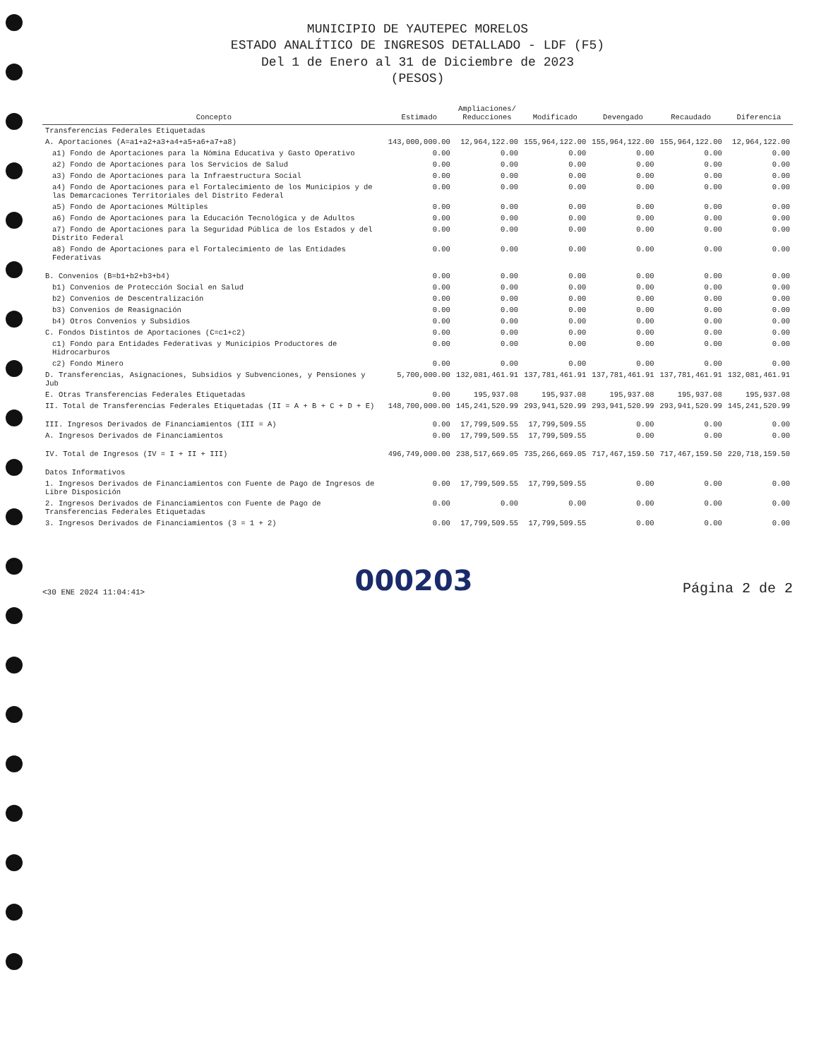MUNICIPIO DE YAUTEPEC MORELOS
ESTADO ANALÍTICO DE INGRESOS DETALLADO - LDF (F5)
Del 1 de Enero al 31 de Diciembre de 2023
(PESOS)
| Concepto | Estimado | Ampliaciones/ Reducciones | Modificado | Devengado | Recaudado | Diferencia |
| --- | --- | --- | --- | --- | --- | --- |
| Transferencias Federales Etiquetadas | | | | | | |
| A. Aportaciones (A=a1+a2+a3+a4+a5+a6+a7+a8) | 143,000,000.00 | 12,964,122.00 | 155,964,122.00 | 155,964,122.00 | 155,964,122.00 | 12,964,122.00 |
| a1) Fondo de Aportaciones para la Nómina Educativa y Gasto Operativo | 0.00 | 0.00 | 0.00 | 0.00 | 0.00 | 0.00 |
| a2) Fondo de Aportaciones para los Servicios de Salud | 0.00 | 0.00 | 0.00 | 0.00 | 0.00 | 0.00 |
| a3) Fondo de Aportaciones para la Infraestructura Social | 0.00 | 0.00 | 0.00 | 0.00 | 0.00 | 0.00 |
| a4) Fondo de Aportaciones para el Fortalecimiento de los Municipios y de las Demarcaciones Territoriales del Distrito Federal | 0.00 | 0.00 | 0.00 | 0.00 | 0.00 | 0.00 |
| a5) Fondo de Aportaciones Múltiples | 0.00 | 0.00 | 0.00 | 0.00 | 0.00 | 0.00 |
| a6) Fondo de Aportaciones para la Educación Tecnológica y de Adultos | 0.00 | 0.00 | 0.00 | 0.00 | 0.00 | 0.00 |
| a7) Fondo de Aportaciones para la Seguridad Pública de los Estados y del Distrito Federal | 0.00 | 0.00 | 0.00 | 0.00 | 0.00 | 0.00 |
| a8) Fondo de Aportaciones para el Fortalecimiento de las Entidades Federativas | 0.00 | 0.00 | 0.00 | 0.00 | 0.00 | 0.00 |
| B. Convenios (B=b1+b2+b3+b4) | 0.00 | 0.00 | 0.00 | 0.00 | 0.00 | 0.00 |
| b1) Convenios de Protección Social en Salud | 0.00 | 0.00 | 0.00 | 0.00 | 0.00 | 0.00 |
| b2) Convenios de Descentralización | 0.00 | 0.00 | 0.00 | 0.00 | 0.00 | 0.00 |
| b3) Convenios de Reasignación | 0.00 | 0.00 | 0.00 | 0.00 | 0.00 | 0.00 |
| b4) Otros Convenios y Subsidios | 0.00 | 0.00 | 0.00 | 0.00 | 0.00 | 0.00 |
| C. Fondos Distintos de Aportaciones (C=c1+c2) | 0.00 | 0.00 | 0.00 | 0.00 | 0.00 | 0.00 |
| c1) Fondo para Entidades Federativas y Municipios Productores de Hidrocarburos | 0.00 | 0.00 | 0.00 | 0.00 | 0.00 | 0.00 |
| c2) Fondo Minero | 0.00 | 0.00 | 0.00 | 0.00 | 0.00 | 0.00 |
| D. Transferencias, Asignaciones, Subsidios y Subvenciones, y Pensiones y Jub | 5,700,000.00 | 132,081,461.91 | 137,781,461.91 | 137,781,461.91 | 137,781,461.91 | 132,081,461.91 |
| E. Otras Transferencias Federales Etiquetadas | 0.00 | 195,937.08 | 195,937.08 | 195,937.08 | 195,937.08 | 195,937.08 |
| II. Total de Transferencias Federales Etiquetadas (II = A + B + C + D + E) | 148,700,000.00 | 145,241,520.99 | 293,941,520.99 | 293,941,520.99 | 293,941,520.99 | 145,241,520.99 |
| III. Ingresos Derivados de Financiamientos (III = A) | 0.00 | 17,799,509.55 | 17,799,509.55 | 0.00 | 0.00 | 0.00 |
| A. Ingresos Derivados de Financiamientos | 0.00 | 17,799,509.55 | 17,799,509.55 | 0.00 | 0.00 | 0.00 |
| IV. Total de Ingresos (IV = I + II + III) | 496,749,000.00 | 238,517,669.05 | 735,266,669.05 | 717,467,159.50 | 717,467,159.50 | 220,718,159.50 |
| Datos Informativos | | | | | | |
| 1. Ingresos Derivados de Financiamientos con Fuente de Pago de Ingresos de Libre Disposición | 0.00 | 17,799,509.55 | 17,799,509.55 | 0.00 | 0.00 | 0.00 |
| 2. Ingresos Derivados de Financiamientos con Fuente de Pago de Transferencias Federales Etiquetadas | 0.00 | 0.00 | 0.00 | 0.00 | 0.00 | 0.00 |
| 3. Ingresos Derivados de Financiamientos (3 = 1 + 2) | 0.00 | 17,799,509.55 | 17,799,509.55 | 0.00 | 0.00 | 0.00 |
<30 ENE 2024 11:04:41> 000203 Página 2 de 2